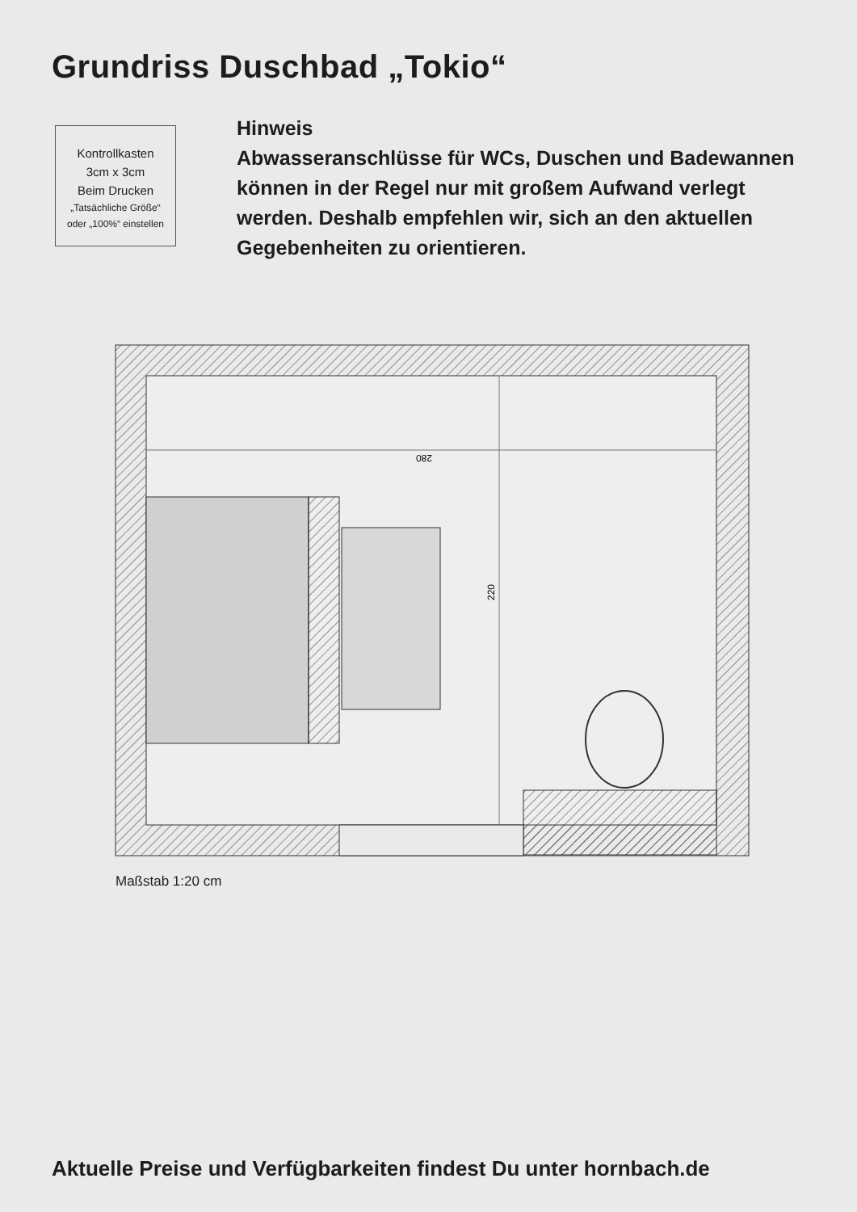Grundriss Duschbad „Tokio“
Kontrollkasten
3cm x 3cm
Beim Drucken
„Tatsächliche Größe“
oder „100%“ einstellen
Hinweis
Abwasseranschlüsse für WCs, Duschen und Badewannen können in der Regel nur mit großem Aufwand verlegt werden. Deshalb empfehlen wir, sich an den aktuellen Gegebenheiten zu orientieren.
280
220
Maßstab 1:20 cm
Aktuelle Preise und Verfügbarkeiten findest Du unter hornbach.de